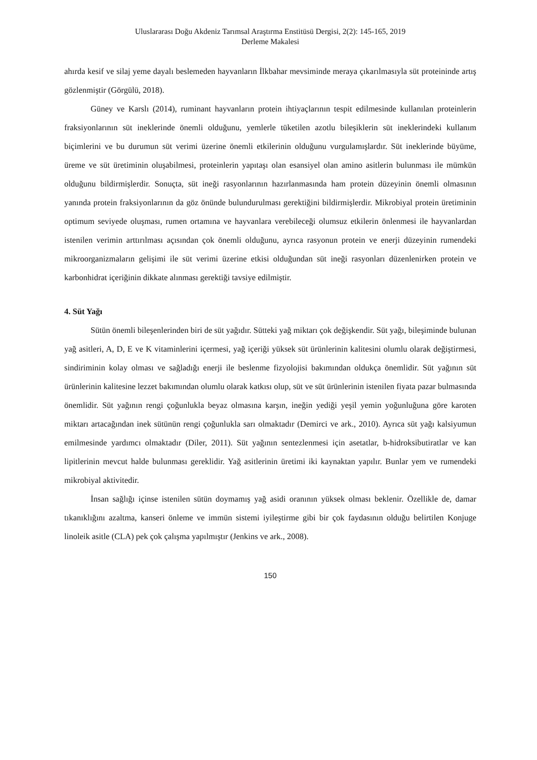Uluslararası Doğu Akdeniz Tarımsal Araştırma Enstitüsü Dergisi, 2(2): 145-165, 2019
Derleme Makalesi
ahırda kesif ve silaj yeme dayalı beslemeden hayvanların İlkbahar mevsiminde meraya çıkarılmasıyla süt proteininde artış gözlenmiştir (Görgülü, 2018).
Güney ve Karslı (2014), ruminant hayvanların protein ihtiyaçlarının tespit edilmesinde kullanılan proteinlerin fraksiyonlarının süt ineklerinde önemli olduğunu, yemlerle tüketilen azotlu bileşiklerin süt ineklerindeki kullanım biçimlerini ve bu durumun süt verimi üzerine önemli etkilerinin olduğunu vurgulamışlardır. Süt ineklerinde büyüme, üreme ve süt üretiminin oluşabilmesi, proteinlerin yapıtaşı olan esansiyel olan amino asitlerin bulunması ile mümkün olduğunu bildirmişlerdir. Sonuçta, süt ineği rasyonlarının hazırlanmasında ham protein düzeyinin önemli olmasının yanında protein fraksiyonlarının da göz önünde bulundurulması gerektiğini bildirmişlerdir. Mikrobiyal protein üretiminin optimum seviyede oluşması, rumen ortamına ve hayvanlara verebileceği olumsuz etkilerin önlenmesi ile hayvanlardan istenilen verimin arttırılması açısından çok önemli olduğunu, ayrıca rasyonun protein ve enerji düzeyinin rumendeki mikroorganizmaların gelişimi ile süt verimi üzerine etkisi olduğundan süt ineği rasyonları düzenlenirken protein ve karbonhidrat içeriğinin dikkate alınması gerektiği tavsiye edilmiştir.
4. Süt Yağı
Sütün önemli bileşenlerinden biri de süt yağıdır. Sütteki yağ miktarı çok değişkendir. Süt yağı, bileşiminde bulunan yağ asitleri, A, D, E ve K vitaminlerini içermesi, yağ içeriği yüksek süt ürünlerinin kalitesini olumlu olarak değiştirmesi, sindiriminin kolay olması ve sağladığı enerji ile beslenme fizyolojisi bakımından oldukça önemlidir. Süt yağının süt ürünlerinin kalitesine lezzet bakımından olumlu olarak katkısı olup, süt ve süt ürünlerinin istenilen fiyata pazar bulmasında önemlidir. Süt yağının rengi çoğunlukla beyaz olmasına karşın, ineğin yediği yeşil yemin yoğunluğuna göre karoten miktarı artacağından inek sütünün rengi çoğunlukla sarı olmaktadır (Demirci ve ark., 2010). Ayrıca süt yağı kalsiyumun emilmesinde yardımcı olmaktadır (Diler, 2011). Süt yağının sentezlenmesi için asetatlar, b-hidroksibutiratlar ve kan lipitlerinin mevcut halde bulunması gereklidir. Yağ asitlerinin üretimi iki kaynaktan yapılır. Bunlar yem ve rumendeki mikrobiyal aktivitedir.
İnsan sağlığı içinse istenilen sütün doymamış yağ asidi oranının yüksek olması beklenir. Özellikle de, damar tıkanıklığını azaltma, kanseri önleme ve immün sistemi iyileştirme gibi bir çok faydasının olduğu belirtilen Konjuge linoleik asitle (CLA) pek çok çalışma yapılmıştır (Jenkins ve ark., 2008).
150